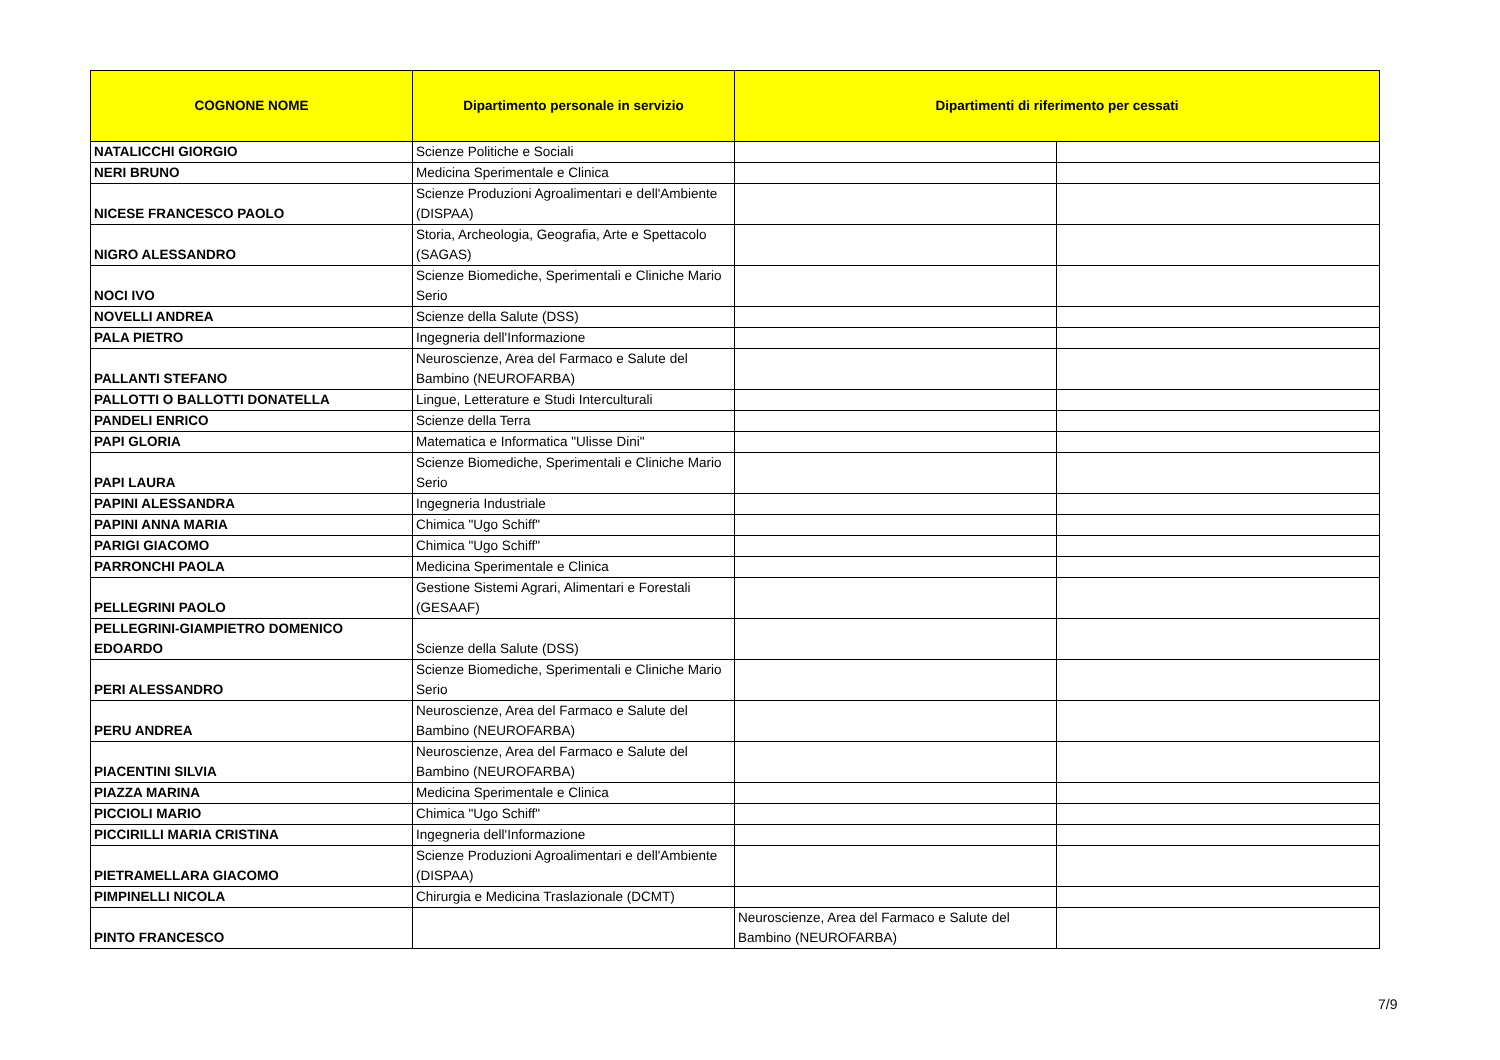| COGNONE NOME | Dipartimento personale in servizio | Dipartimenti di riferimento per cessati | |
| --- | --- | --- | --- |
| NATALICCHI GIORGIO | Scienze Politiche e Sociali | | |
| NERI BRUNO | Medicina Sperimentale e Clinica | | |
| NICESE FRANCESCO PAOLO | Scienze Produzioni Agroalimentari e dell'Ambiente (DISPAA) | | |
| NIGRO ALESSANDRO | Storia, Archeologia, Geografia, Arte e Spettacolo (SAGAS) | | |
| NOCI IVO | Scienze Biomediche, Sperimentali e Cliniche Mario Serio | | |
| NOVELLI ANDREA | Scienze della Salute (DSS) | | |
| PALA PIETRO | Ingegneria dell'Informazione | | |
| PALLANTI STEFANO | Neuroscienze, Area del Farmaco e Salute del Bambino (NEUROFARBA) | | |
| PALLOTTI O BALLOTTI DONATELLA | Lingue, Letterature e Studi Interculturali | | |
| PANDELI ENRICO | Scienze della Terra | | |
| PAPI GLORIA | Matematica e Informatica "Ulisse Dini" | | |
| PAPI LAURA | Scienze Biomediche, Sperimentali e Cliniche Mario Serio | | |
| PAPINI ALESSANDRA | Ingegneria Industriale | | |
| PAPINI ANNA MARIA | Chimica "Ugo Schiff" | | |
| PARIGI GIACOMO | Chimica "Ugo Schiff" | | |
| PARRONCHI PAOLA | Medicina Sperimentale e Clinica | | |
| PELLEGRINI PAOLO | Gestione Sistemi Agrari, Alimentari e Forestali (GESAAF) | | |
| PELLEGRINI-GIAMPIETRO DOMENICO EDOARDO | Scienze della Salute (DSS) | | |
| PERI ALESSANDRO | Scienze Biomediche, Sperimentali e Cliniche Mario Serio | | |
| PERU ANDREA | Neuroscienze, Area del Farmaco e Salute del Bambino (NEUROFARBA) | | |
| PIACENTINI SILVIA | Neuroscienze, Area del Farmaco e Salute del Bambino (NEUROFARBA) | | |
| PIAZZA MARINA | Medicina Sperimentale e Clinica | | |
| PICCIOLI MARIO | Chimica "Ugo Schiff" | | |
| PICCIRILLI MARIA CRISTINA | Ingegneria dell'Informazione | | |
| PIETRAMELLARA GIACOMO | Scienze Produzioni Agroalimentari e dell'Ambiente (DISPAA) | | |
| PIMPINELLI NICOLA | Chirurgia e Medicina Traslazionale (DCMT) | | |
| PINTO FRANCESCO | | Neuroscienze, Area del Farmaco e Salute del Bambino (NEUROFARBA) | |
7/9